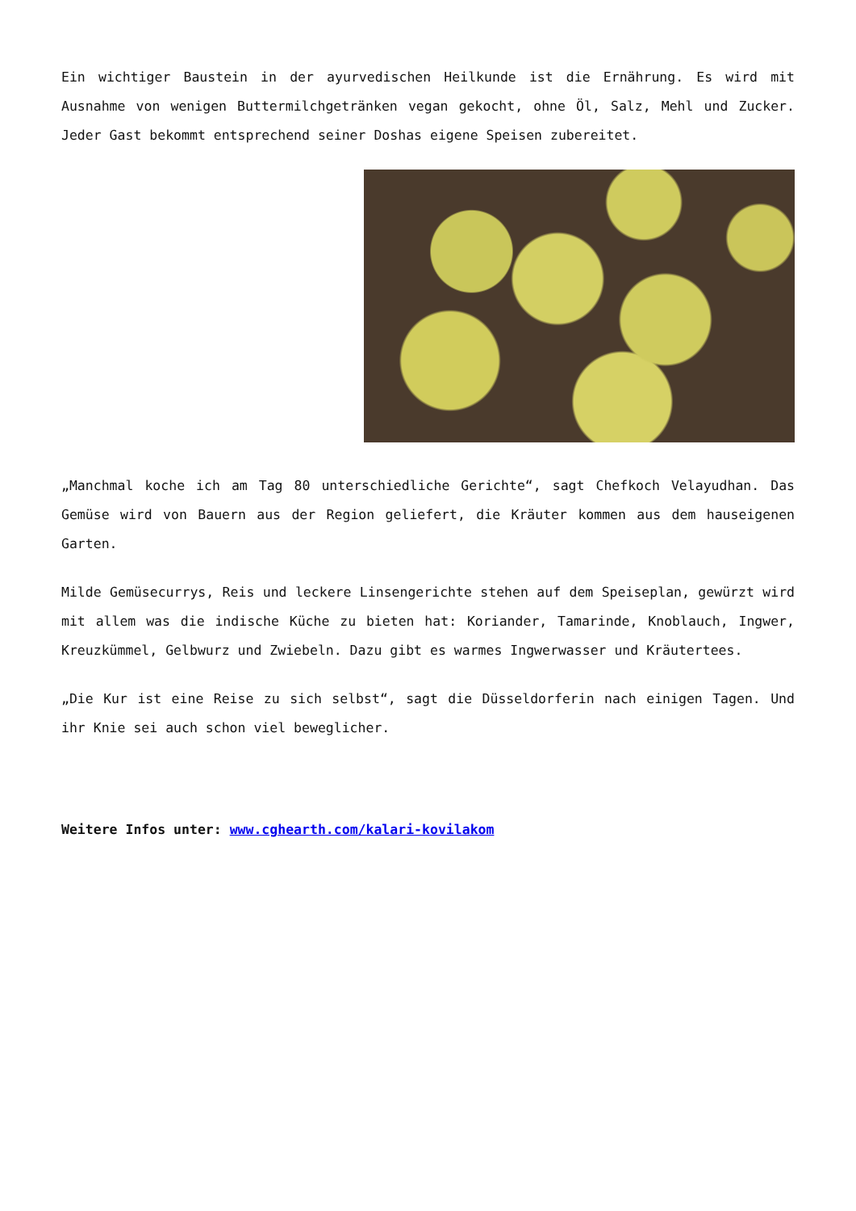Ein wichtiger Baustein in der ayurvedischen Heilkunde ist die Ernährung. Es wird mit Ausnahme von wenigen Buttermilchgetränken vegan gekocht, ohne Öl, Salz, Mehl und Zucker. Jeder Gast bekommt entsprechend seiner Doshas eigene Speisen zubereitet.
„Manchmal koche ich am Tag 80 unterschiedliche Gerichte“, sagt Chefkoch Velayudhan. Das Gemüse wird von Bauern aus der Region geliefert, die Kräuter kommen aus dem hauseigenen Garten.
Milde Gemüsecurrys, Reis und leckere Linsengerichte stehen auf dem Speiseplan, gewürzt wird mit allem was die indische Küche zu bieten hat: Koriander, Tamarinde, Knoblauch, Ingwer, Kreuzkümmel, Gelbwurz und Zwiebeln. Dazu gibt es warmes Ingwerwasser und Kräutertees.
„Die Kur ist eine Reise zu sich selbst“, sagt die Düsseldorferin nach einigen Tagen. Und ihr Knie sei auch schon viel beweglicher.
Weitere Infos unter: www.cghearth.com/kalari-kovilakom